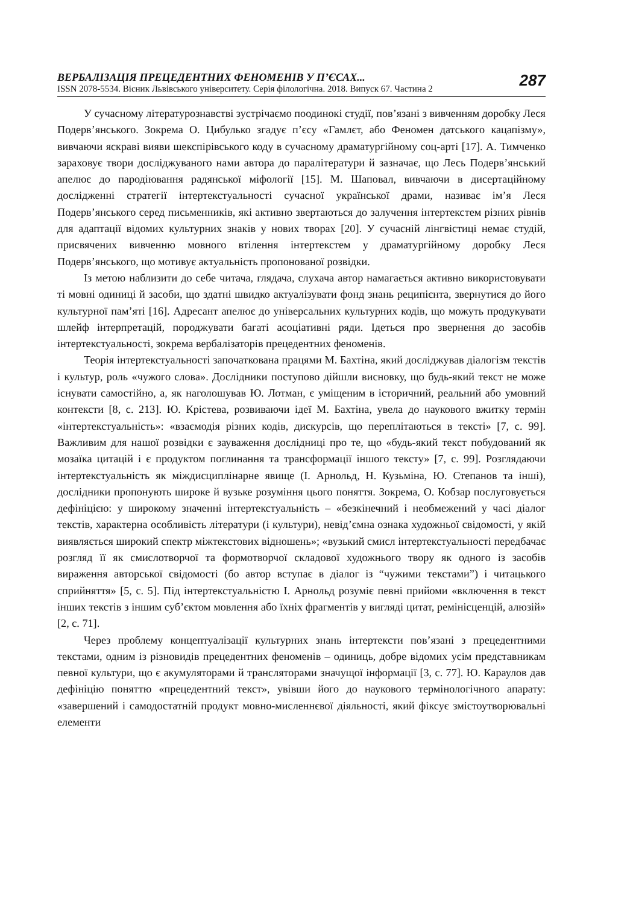ВЕРБАЛІЗАЦІЯ ПРЕЦЕДЕНТНИХ ФЕНОМЕНІВ У П’ЄСАХ...
ISSN 2078-5534. Вісник Львівського університету. Серія філологічна. 2018. Випуск 67. Частина 2
287
У сучасному літературознавстві зустрічаємо поодинокі студії, пов’язані з вивченням доробку Леся Подерв’янського. Зокрема О. Цибулько згадує п’єсу «Гамлєт, або Феномен датського кацапізму», вивчаючи яскраві вияви шекспірівського коду в сучасному драматургійному соц-арті [17]. А. Тимченко зараховує твори досліджуваного нами автора до паралітератури й зазначає, що Лесь Подерв’янський апелює до пародіювання радянської міфології [15]. М. Шаповал, вивчаючи в дисертаційному дослідженні стратегії інтертекстуальності сучасної української драми, називає ім’я Леся Подерв’янського серед письменників, які активно звертаються до залучення інтертекстем різних рівнів для адаптації відомих культурних знаків у нових творах [20]. У сучасній лінгвістиці немає студій, присвячених вивченню мовного втілення інтертекстем у драматургійному доробку Леся Подерв’янського, що мотивує актуальність пропонованої розвідки.
Із метою наблизити до себе читача, глядача, слухача автор намагається активно використовувати ті мовні одиниці й засоби, що здатні швидко актуалізувати фонд знань реципієнта, звернутися до його культурної пам’яті [16]. Адресант апелює до універсальних культурних кодів, що можуть продукувати шлейф інтерпретацій, породжувати багаті асоціативні ряди. Ідеться про звернення до засобів інтертекстуальності, зокрема вербалізаторів прецедентних феноменів.
Теорія інтертекстуальності започаткована працями М. Бахтіна, який досліджував діалогізм текстів і культур, роль «чужого слова». Дослідники поступово дійшли висновку, що будь-який текст не може існувати самостійно, а, як наголошував Ю. Лотман, є уміщеним в історичний, реальний або умовний контексти [8, с. 213]. Ю. Крістева, розвиваючи ідеї М. Бахтіна, увела до наукового вжитку термін «інтертекстуальність»: «взаємодія різних кодів, дискурсів, що переплітаються в тексті» [7, с. 99]. Важливим для нашої розвідки є зауваження дослідниці про те, що «будь-який текст побудований як мозаїка цитацій і є продуктом поглинання та трансформації іншого тексту» [7, с. 99]. Розглядаючи інтертекстуальність як міждисциплінарне явище (І. Арнольд, Н. Кузьміна, Ю. Степанов та інші), дослідники пропонують широке й вузьке розуміння цього поняття. Зокрема, О. Кобзар послуговується дефініцією: у широкому значенні інтертекстуальність – «безкінечний і необмежений у часі діалог текстів, характерна особливість літератури (і культури), невід’ємна ознака художньої свідомості, у якій виявляється широкий спектр міжтекстових відношень»; «вузький смисл інтертекстуальності передбачає розгляд її як смислотворчої та формотворчої складової художнього твору як одного із засобів вираження авторської свідомості (бо автор вступає в діалог із “чужими текстами”) і читацького сприйняття» [5, с. 5]. Під інтертекстуальністю І. Арнольд розуміє певні прийоми «включення в текст інших текстів з іншим суб’єктом мовлення або їхніх фрагментів у вигляді цитат, ремінісценцій, алюзій» [2, с. 71].
Через проблему концептуалізації культурних знань інтертексти пов’язані з прецедентними текстами, одним із різновидів прецедентних феноменів – одиниць, добре відомих усім представникам певної культури, що є акумуляторами й трансляторами значущої інформації [3, с. 77]. Ю. Караулов дав дефініцію поняттю «прецедентний текст», увівши його до наукового термінологічного апарату: «завершений і самодостатній продукт мовно-мисленнєвої діяльності, який фіксує змістоутворювальні елементи